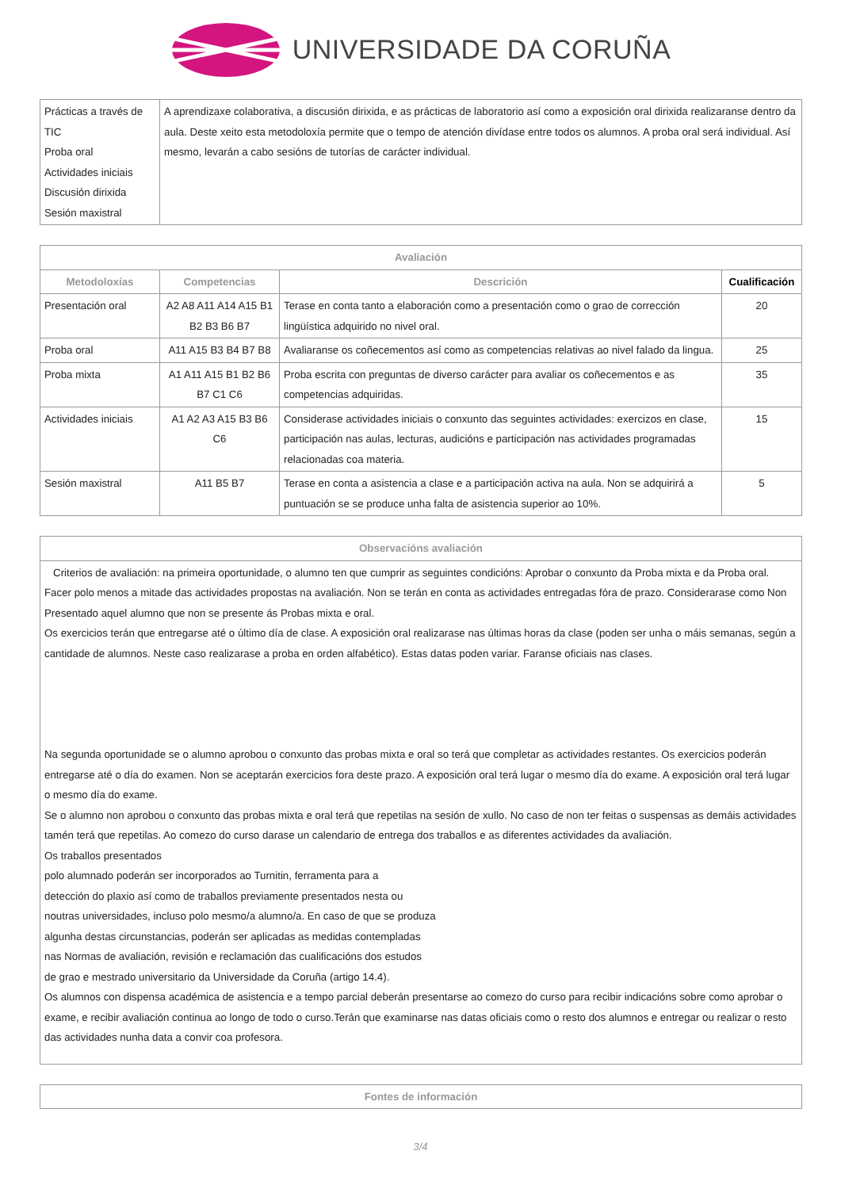UNIVERSIDADE DA CORUÑA
| Prácticas a través de TIC Proba oral Actividades iniciais Discusión dirixida Sesión maxistral | A aprendizaxe colaborativa, a discusión dirixida, e as prácticas de laboratorio así como a exposición oral dirixida realizaranse dentro da aula. Deste xeito esta metodoloxía permite que o tempo de atención divídase entre todos os alumnos. A proba oral será individual. Así mesmo, levarán a cabo sesións de tutorías de carácter individual. |
| Avaliación | | | |
| --- | --- | --- | --- |
| Metodoloxías | Competencias | Descrición | Cualificación |
| Presentación oral | A2 A8 A11 A14 A15 B1 B2 B3 B6 B7 | Terase en conta tanto a elaboración como a presentación como o grao de corrección lingüística adquirido no nivel oral. | 20 |
| Proba oral | A11 A15 B3 B4 B7 B8 | Avaliaranse os coñecementos así como as competencias relativas ao nivel falado da lingua. | 25 |
| Proba mixta | A1 A11 A15 B1 B2 B6 B7 C1 C6 | Proba escrita con preguntas de diverso carácter para avaliar os coñecementos e as competencias adquiridas. | 35 |
| Actividades iniciais | A1 A2 A3 A15 B3 B6 C6 | Considerase actividades iniciais o conxunto das seguintes actividades: exercizos en clase, participación nas aulas, lecturas, audicións e participación nas actividades programadas relacionadas coa materia. | 15 |
| Sesión maxistral | A11 B5 B7 | Terase en conta a asistencia a clase e a participación activa na aula. Non se adquirirá a puntuación se se produce unha falta de asistencia superior ao 10%. | 5 |
| Observacións avaliación |
| --- |
| Criterios de avaliación: na primeira oportunidade, o alumno ten que cumprir as seguintes condicións: Aprobar o conxunto da Proba mixta e da Proba oral. Facer polo menos a mitade das actividades propostas na avaliación. Non se terán en conta as actividades entregadas fóra de prazo. Considerarase como Non Presentado aquel alumno que non se presente ás Probas mixta e oral. Os exercicios terán que entregarse até o último día de clase. A exposición oral realizarase nas últimas horas da clase (poden ser unha o máis semanas, según a cantidade de alumnos. Neste caso realizarase a proba en orden alfabético). Estas datas poden variar. Faranse oficiais nas clases. Na segunda oportunidade se o alumno aprobou o conxunto das probas mixta e oral so terá que completar as actividades restantes. Os exercicios poderán entregarse até o día do examen. Non se aceptarán exercicios fora deste prazo. A exposición oral terá lugar o mesmo día do exame. A exposición oral terá lugar o mesmo día do exame. Se o alumno non aprobou o conxunto das probas mixta e oral terá que repetilas na sesión de xullo. No caso de non ter feitas o suspensas as demáis actividades tamén terá que repetilas. Ao comezo do curso darase un calendario de entrega dos traballos e as diferentes actividades da avaliación. Os traballos presentados polo alumnado poderán ser incorporados ao Turnitin, ferramenta para a detección do plaxio así como de traballos previamente presentados nesta ou noutras universidades, incluso polo mesmo/a alumno/a. En caso de que se produza algunha destas circunstancias, poderán ser aplicadas as medidas contempladas nas Normas de avaliación, revisión e reclamación das cualificacións dos estudos de grao e mestrado universitario da Universidade da Coruña (artigo 14.4). Os alumnos con dispensa académica de asistencia e a tempo parcial deberán presentarse ao comezo do curso para recibir indicacións sobre como aprobar o exame, e recibir avaliación continua ao longo de todo o curso.Terán que examinarse nas datas oficiais como o resto dos alumnos e entregar ou realizar o resto das actividades nunha data a convir coa profesora. |
| Fontes de información |
| --- |
3/4